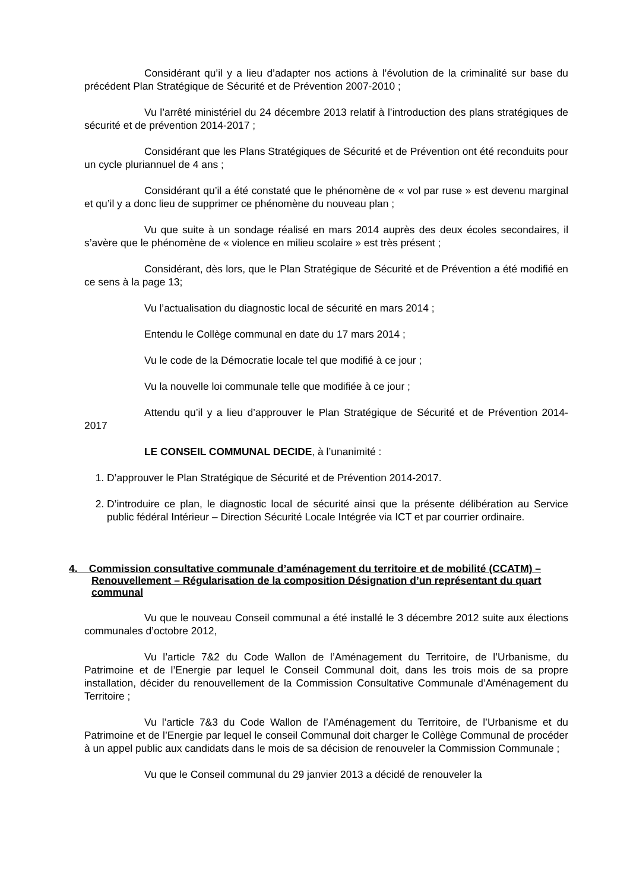Considérant qu’il y a lieu d’adapter nos actions à l’évolution de la criminalité sur base du précédent Plan Stratégique de Sécurité et de Prévention 2007-2010 ;
Vu l’arrêté ministériel du 24 décembre 2013 relatif à l’introduction des plans stratégiques de sécurité et de prévention 2014-2017 ;
Considérant que les Plans Stratégiques de Sécurité et de Prévention ont été reconduits pour un cycle pluriannuel de 4 ans ;
Considérant qu’il a été constaté que le phénomène de « vol par ruse » est devenu marginal et qu’il y a donc lieu de supprimer ce phénomène du nouveau plan ;
Vu que suite à un sondage réalisé en mars 2014 auprès des deux écoles secondaires, il s’avère que le phénomène de « violence en milieu scolaire » est très présent ;
Considérant, dès lors, que le Plan Stratégique de Sécurité et de Prévention a été modifié en ce sens à la page 13;
Vu l’actualisation du diagnostic local de sécurité en mars 2014 ;
Entendu le Collège communal en date du 17 mars 2014 ;
Vu le code de la Démocratie locale tel que modifié à ce jour ;
Vu la nouvelle loi communale telle que modifiée à ce jour ;
Attendu qu’il y a lieu d’approuver le Plan Stratégique de Sécurité et de Prévention 2014-2017
LE CONSEIL COMMUNAL DECIDE, à l’unanimité :
1. D’approuver le Plan Stratégique de Sécurité et de Prévention 2014-2017.
2. D’introduire ce plan, le diagnostic local de sécurité ainsi que la présente délibération au Service public fédéral Intérieur – Direction Sécurité Locale Intégrée via ICT et par courrier ordinaire.
4. Commission consultative communale d’aménagement du territoire et de mobilité (CCATM) – Renouvellement – Régularisation de la composition Désignation d’un représentant du quart communal
Vu que le nouveau Conseil communal a été installé le 3 décembre 2012 suite aux élections communales d’octobre 2012,
Vu l’article 7&2 du Code Wallon de l’Aménagement du Territoire, de l’Urbanisme, du Patrimoine et de l’Energie par lequel le Conseil Communal doit, dans les trois mois de sa propre installation, décider du renouvellement de la Commission Consultative Communale d’Aménagement du Territoire ;
Vu l’article 7&3 du Code Wallon de l’Aménagement du Territoire, de l’Urbanisme et du Patrimoine et de l’Energie par lequel le conseil Communal doit charger le Collège Communal de procéder à un appel public aux candidats dans le mois de sa décision de renouveler la Commission Communale ;
Vu que le Conseil communal du 29 janvier 2013 a décidé de renouveler la